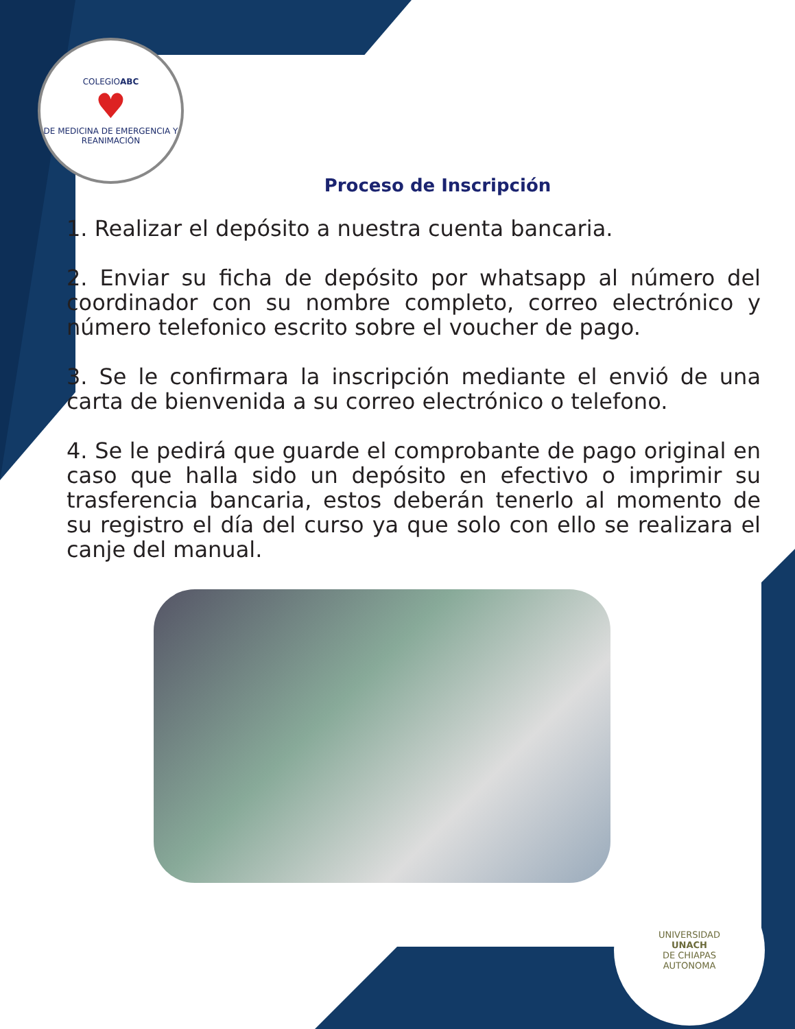COLEGIOABC
♥
DE MEDICINA DE EMERGENCIA Y REANIMACIÓN
UNIVERSIDAD
UNACH
DE CHIAPAS
AUTONOMA
Proceso de Inscripción
1. Realizar el depósito a nuestra cuenta bancaria.
2. Enviar su ficha de depósito por whatsapp al número del coordinador con su nombre completo, correo electrónico y número telefonico escrito sobre el voucher de pago.
3. Se le confirmara la inscripción mediante el envió de una carta de bienvenida a su correo electrónico o telefono.
4. Se le pedirá que guarde el comprobante de pago original en caso que halla sido un depósito en efectivo o imprimir su trasferencia bancaria, estos deberán tenerlo al momento de su registro el día del curso ya que solo con ello se realizara el canje del manual.